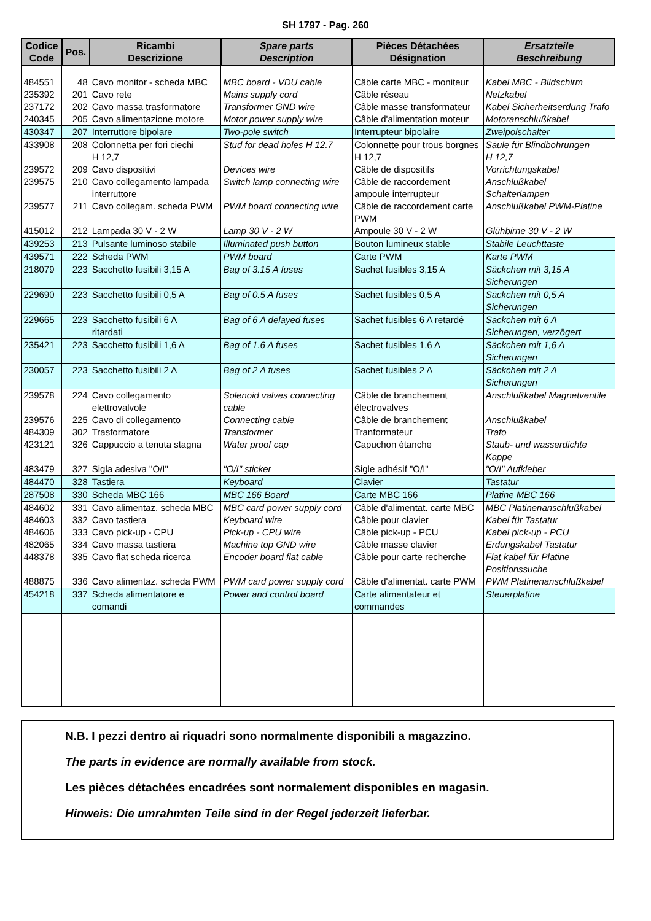SH 1797 - Pag. 260
| Codice Code | Pos. | Ricambi Descrizione | Spare parts Description | Pièces Détachées Désignation | Ersatzteile Beschreibung |
| --- | --- | --- | --- | --- | --- |
| 484551 | 48 | Cavo monitor - scheda MBC | MBC board - VDU cable | Câble carte MBC - moniteur | Kabel MBC - Bildschirm |
| 235392 | 201 | Cavo rete | Mains supply cord | Câble réseau | Netzkabel |
| 237172 | 202 | Cavo massa trasformatore | Transformer GND wire | Câble masse transformateur | Kabel Sicherheitserdung Trafo |
| 240345 | 205 | Cavo alimentazione motore | Motor power supply wire | Câble d'alimentation moteur | Motoranschlußkabel |
| 430347 | 207 | Interruttore bipolare | Two-pole switch | Interrupteur bipolaire | Zweipolschalter |
| 433908 | 208 | Colonnetta per fori ciechi H 12,7 | Stud for dead holes H 12.7 | Colonnette pour trous borgnes H 12,7 | Säule für Blindbohrungen H 12,7 |
| 239572 | 209 | Cavo dispositivi | Devices wire | Câble de dispositifs | Vorrichtungskabel |
| 239575 | 210 | Cavo collegamento lampada interruttore | Switch lamp connecting wire | Câble de raccordement ampoule interrupteur | Anschlußkabel Schalterlampen |
| 239577 | 211 | Cavo collegam. scheda PWM | PWM board connecting wire | Câble de raccordement carte PWM | Anschlußkabel PWM-Platine |
| 415012 | 212 | Lampada 30 V - 2 W | Lamp 30 V - 2 W | Ampoule 30 V - 2 W | Glühbirne 30 V - 2 W |
| 439253 | 213 | Pulsante luminoso stabile | Illuminated push button | Bouton lumineux stable | Stabile Leuchttaste |
| 439571 | 222 | Scheda PWM | PWM board | Carte PWM | Karte PWM |
| 218079 | 223 | Sacchetto fusibili 3,15 A | Bag of 3.15 A fuses | Sachet fusibles 3,15 A | Säckchen mit 3,15 A Sicherungen |
| 229690 | 223 | Sacchetto fusibili 0,5 A | Bag of 0.5 A fuses | Sachet fusibles 0,5 A | Säckchen mit 0,5 A Sicherungen |
| 229665 | 223 | Sacchetto fusibili 6 A ritardati | Bag of 6 A delayed fuses | Sachet fusibles 6 A retardé | Säckchen mit 6 A Sicherungen, verzögert |
| 235421 | 223 | Sacchetto fusibili 1,6 A | Bag of 1.6 A fuses | Sachet fusibles 1,6 A | Säckchen mit 1,6 A Sicherungen |
| 230057 | 223 | Sacchetto fusibili 2 A | Bag of 2 A fuses | Sachet fusibles 2 A | Säckchen mit 2 A Sicherungen |
| 239578 | 224 | Cavo collegamento elettrovalvole | Solenoid valves connecting cable | Câble de branchement électrovalves | Anschlußkabel Magnetventile |
| 239576 | 225 | Cavo di collegamento | Connecting cable | Câble de branchement | Anschlußkabel |
| 484309 | 302 | Trasformatore | Transformer | Tranformateur | Trafo |
| 423121 | 326 | Cappuccio a tenuta stagna | Water proof cap | Capuchon étanche | Staub- und wasserdichte Kappe |
| 483479 | 327 | Sigla adesiva "O/I" | "O/I" sticker | Sigle adhésif "O/I" | "O/I" Aufkleber |
| 484470 | 328 | Tastiera | Keyboard | Clavier | Tastatur |
| 287508 | 330 | Scheda MBC 166 | MBC 166 Board | Carte MBC 166 | Platine MBC 166 |
| 484602 | 331 | Cavo alimentaz. scheda MBC | MBC card power supply cord | Câble d'alimentat. carte MBC | MBC Platinenanschlußkabel |
| 484603 | 332 | Cavo tastiera | Keyboard wire | Câble pour clavier | Kabel für Tastatur |
| 484606 | 333 | Cavo pick-up - CPU | Pick-up - CPU wire | Câble pick-up - PCU | Kabel pick-up - PCU |
| 482065 | 334 | Cavo massa tastiera | Machine top GND wire | Câble masse clavier | Erdungskabel Tastatur |
| 448378 | 335 | Cavo flat scheda ricerca | Encoder board flat cable | Câble pour carte recherche | Flat kabel für Platine Positionssuche |
| 488875 | 336 | Cavo alimentaz. scheda PWM | PWM card power supply cord | Câble d'alimentat. carte PWM | PWM Platinenanschlußkabel |
| 454218 | 337 | Scheda alimentatore e comandi | Power and control board | Carte alimentateur et commandes | Steuerplatine |
N.B. I pezzi dentro ai riquadri sono normalmente disponibili a magazzino.
The parts in evidence are normally available from stock.
Les pièces détachées encadrées sont normalement disponibles en magasin.
Hinweis: Die umrahmten Teile sind in der Regel jederzeit lieferbar.